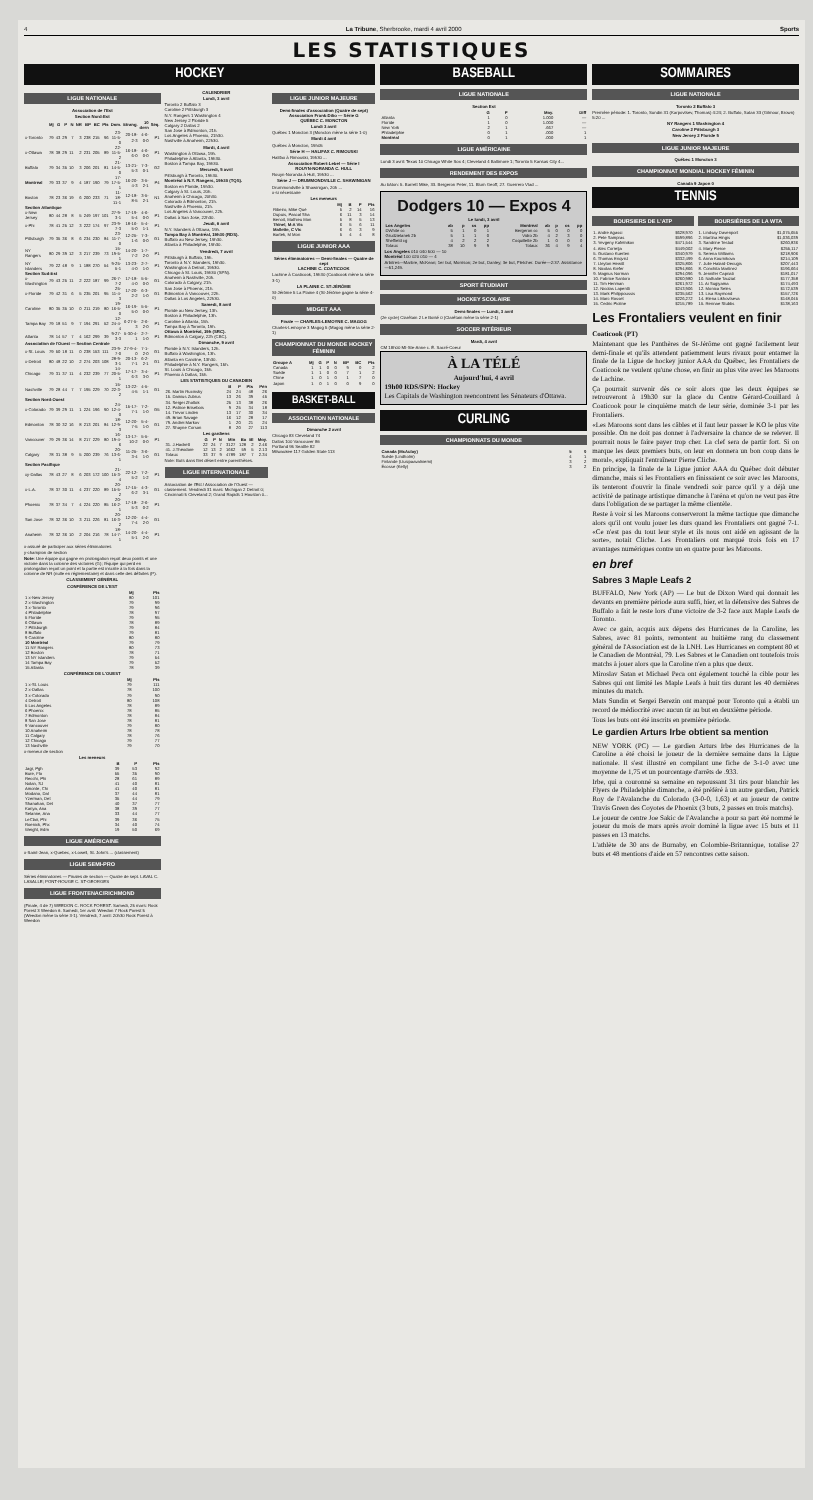4 La Tribune, Sherbrooke, mardi 4 avril 2000 Sports
LES STATISTIQUES
HOCKEY
LIGUE NATIONALE
Association de l'Est
Section Nord-Est
| | Mj | G | P | N | NR | BP | BC | Pts | Dom. | Etrang. | 10 dern | Séq. |
| --- | --- | --- | --- | --- | --- | --- | --- | --- | --- | --- | --- | --- |
| x-Toronto | 79 | 43 | 29 | 7 | 3 | 238 | 215 | 96 | 23-11-5-0 | 20-18-2-3 | 4-6-0-0 | P1 |
| x-Ottawa | 78 | 38 | 29 | 11 | 2 | 231 | 205 | 89 | 22-11-5-2 | 16-18-6-0 | 4-6-0-0 | P1 |
| Buffalo | 79 | 34 | 35 | 10 | 3 | 206 | 201 | 81 | 21-14-5-0 | 13-21-5-3 | 7-3-0-1 | G2 |
| Montréal | 79 | 33 | 37 | 9 | 4 | 187 | 190 | 79 | 17-17-5-1 | 16-20-4-3 | 3-5-2-1 | P4 |
| Boston | 78 | 23 | 36 | 19 | 6 | 200 | 233 | 71 | 11-18-11-1 | 12-18-8-5 | 3-5-2-1 | N1 |
| Section Atlantique | | | | | | | | | | | | |
| x-New Jersey | 80 | 44 | 28 | 8 | 5 | 249 | 197 | 101 | 27-9-3-1 | 17-19-5-4 | 4-6-0-0 | P1 |
| x-Phi | 78 | 41 | 25 | 12 | 3 | 222 | 174 | 97 | 23-9-7-3 | 18-16-5-0 | 5-4-1-1 | P1 |
| Pittsburgh | 79 | 35 | 36 | 8 | 6 | 234 | 230 | 84 | 23-11-7-0 | 12-25-1-6 | 7-3-0-0 | G1 |
| NY Rangers | 80 | 29 | 39 | 12 | 3 | 217 | 239 | 73 | 15-19-5-1 | 14-20-7-2 | 1-7-2-0 | P1 |
| NY Islanders | 79 | 22 | 48 | 9 | 1 | 188 | 270 | 54 | 9-25-5-1 | 13-23-4-0 | 2-7-1-0 | P1 |
| Section Sud-Est | | | | | | | | | | | | |
| x-Washington | 79 | 43 | 25 | 11 | 2 | 222 | 187 | 99 | 26-7-7-2 | 17-18-4-0 | 5-5-0-0 | G1 |
| x-Floride | 79 | 42 | 31 | 6 | 5 | 235 | 201 | 95 | 25-11-4-3 | 17-20-2-2 | 6-3-1-0 | G1 |
| Caroline | 80 | 35 | 35 | 10 | 0 | 211 | 219 | 80 | 19-16-5-0 | 16-19-5-0 | 5-5-0-0 | P1 |
| Tampa Bay | 79 | 18 | 51 | 9 | 7 | 194 | 291 | 52 | 12-24-4-4 | 6-27-5-3 | 2-6-2-0 | P1 |
| Atlanta | 78 | 14 | 57 | 7 | 4 | 162 | 299 | 39 | 9-27-3-3 | 5-30-4-1 | 2-7-1-0 | P1 |
| Association de l'Ouest — Section Centrale | | | | | | | | | | | | |
| x-St. Louis | 79 | 50 | 18 | 11 | 0 | 238 | 153 | 111 | 23-9-7-0 | 27-9-4-0 | 7-1-2-0 | G1 |
| x-Detroit | 80 | 48 | 22 | 10 | 2 | 274 | 203 | 108 | 28-9-3-1 | 20-13-7-1 | 6-2-2-1 | G1 |
| Chicago | 79 | 31 | 37 | 11 | 4 | 232 | 239 | 77 | 14-20-5-1 | 17-17-6-3 | 3-4-3-0 | P1 |
| Nashville | 79 | 28 | 44 | 7 | 7 | 195 | 229 | 70 | 15-22-3-2 | 13-22-4-5 | 4-5-1-1 | G1 |
| Section Nord-Ouest | | | | | | | | | | | | |
| x-Colorado | 79 | 39 | 29 | 11 | 1 | 224 | 196 | 90 | 24-12-4-0 | 15-17-7-1 | 7-2-1-0 | G5 |
| Edmonton | 78 | 30 | 32 | 16 | 8 | 213 | 201 | 84 | 18-12-9-3 | 12-20-7-5 | 5-4-1-0 | G1 |
| Vancouver | 79 | 29 | 36 | 14 | 8 | 217 | 229 | 80 | 16-19-4-6 | 13-17-10-2 | 5-5-0-0 | P1 |
| Calgary | 78 | 31 | 38 | 9 | 5 | 200 | 239 | 76 | 20-13-6-1 | 11-25-3-4 | 3-6-1-0 | G1 |
| Section Pacifique | | | | | | | | | | | | |
| xy-Dallas | 78 | 43 | 27 | 8 | 6 | 203 | 172 | 100 | 21-15-3-4 | 22-12-5-2 | 7-2-1-2 | P1 |
| x-L.A. | 78 | 37 | 30 | 11 | 4 | 237 | 220 | 89 | 20-15-5-2 | 17-15-6-2 | 4-3-3-1 | G1 |
| Phoenix | 78 | 37 | 34 | 7 | 4 | 224 | 220 | 85 | 20-16-2-1 | 17-18-5-3 | 2-6-0-2 | P1 |
| San Jose | 78 | 32 | 36 | 10 | 3 | 211 | 226 | 81 | 20-16-3-2 | 12-20-7-4 | 4-4-2-0 | G1 |
| Anaheim | 78 | 32 | 36 | 10 | 2 | 204 | 216 | 78 | 18-14-7-1 | 14-20-5-1 | 4-4-2-0 | P1 |
x-assuré de participer aux séries éliminatoires
y-champion de section
Note: Une équipe qui gagne en prolongation reçoit deux points et une victoire dans la colonne des victoires (G); l'équipe qui perd en prolongation reçoit un point et la partie est inscrite à la fois dans la colonne de NR (nulle en réglementaire) et dans celle des défaites (P).
CLASSEMENT GÉNÉRAL
CONFÉRENCE DE L'EST
| | Mj | Pts |
| --- | --- | --- |
| 1 x-New Jersey | 80 | 101 |
| 2 x-Washington | 79 | 99 |
| 3 x-Toronto | 79 | 96 |
| 4 Philadelphie | 78 | 97 |
| 5 Floride | 79 | 95 |
| 6 Ottawa | 78 | 89 |
| 7 Pittsburgh | 79 | 84 |
| 8 Buffalo | 79 | 81 |
| 9 Caroline | 80 | 80 |
| 10 Montréal | 79 | 79 |
| 11 NY Rangers | 80 | 73 |
| 12 Boston | 78 | 71 |
| 13 NY Islanders | 79 | 54 |
| 14 Tampa Bay | 79 | 52 |
| 15 Atlanta | 78 | 39 |
CONFÉRENCE DE L'OUEST
| | Mj | Pts |
| --- | --- | --- |
| 1 x-St. Louis | 79 | 111 |
| 2 x-Dallas | 78 | 100 |
| 3 x-Colorado | 79 | 90 |
| 4 Detroit | 80 | 108 |
| 5 Los Angeles | 78 | 89 |
| 6 Phoenix | 78 | 85 |
| 7 Edmonton | 78 | 84 |
| 8 San Jose | 78 | 81 |
| 9 Vancouver | 79 | 80 |
| 10 Anaheim | 78 | 78 |
| 11 Calgary | 78 | 76 |
| 12 Chicago | 79 | 77 |
| 13 Nashville | 79 | 70 |
x-meneur de section
Les meneurs
| | B | P | Pts |
| --- | --- | --- | --- |
| Jagr, Pgh | 39 | 53 | 92 |
| Bure, Flo | 55 | 35 | 90 |
| Recchi, Phi | 28 | 61 | 89 |
| Nolan, SJ | 41 | 40 | 81 |
| Amonte, Chi | 41 | 40 | 81 |
| Modano, Dal | 37 | 44 | 81 |
| Yzerman, Det | 35 | 44 | 79 |
| Shanahan, Det | 40 | 37 | 77 |
| Kariya, Ana | 38 | 39 | 77 |
| Selanne, Ana | 33 | 44 | 77 |
| LeClair, Phi | 39 | 36 | 75 |
| Roenick, Phx | 34 | 40 | 74 |
| Weight, Edm | 19 | 50 | 69 |
LIGUE AMÉRICAINE
x-Saint-Jean, x-Quebec, x-Lowell, St. John's ... (classement)
LIGUE SEMI-PRO
Séries éliminatoires — Finales de section — Quatre de sept. LAVAL C. LASALLE; PONT-ROUGE C. ST-GEORGES
LIGUE FRONTENAC/RICHMOND
(Finale, 4 de 7) WEEDON C. ROCK FOREST. Samedi, 25 mars: Rock Forest 3 Weedon 6. Samedi, 1er avril: Weedon 7 Rock Forest 5 (Weedon mène la série 3-1). Vendredi, 7 avril: 20h30 Rock Forest à Weedon
CALENDRIER
Lundi, 3 avril
Toronto 2 Buffalo 3
Caroline 2 Pittsburgh 3
N.Y. Rangers 1 Washington 4
New Jersey 2 Floride 5
Calgary 2 Dallas 2
San Jose à Edmonton, 21h.
Los Angeles à Phoenix, 21h30.
Nashville à Anaheim, 22h30.
Mardi, 4 avril
Washington à Ottawa, 19h.
Philadelphie à Atlanta, 19h30.
Boston à Tampa Bay, 19h30.
Mercredi, 5 avril
Pittsburgh à Toronto, 19h30.
Montréal à N.Y. Rangers, 19h30 (TQS).
Boston en Floride, 19h30.
Calgary à St. Louis, 20h.
Anaheim à Chicago, 20h30.
Colorado à Edmonton, 21h.
Nashville à Phoenix, 21h.
Los Angeles à Vancouver, 22h.
Dallas à San Jose, 22h30.
Jeudi, 6 avril
N.Y. Islanders à Ottawa, 19h.
Tampa Bay à Montréal, 19h30 (RDS).
Buffalo au New Jersey, 19h30.
Atlanta à Philadelphie, 19h30.
Vendredi, 7 avril
Pittsburgh à Buffalo, 19h.
Toronto à N.Y. Islanders, 19h30.
Washington à Detroit, 19h30.
Chicago à St. Louis, 19h30 (SPN).
Anaheim à Nashville, 20h.
Colorado à Calgary, 21h.
San Jose à Phoenix, 21h.
Edmonton à Vancouver, 22h.
Dallas à Los Angeles, 22h30.
Samedi, 8 avril
Floride au New Jersey, 13h.
Boston à Philadelphie, 13h.
Caroline à Atlanta, 15h.
Tampa Bay à Toronto, 19h.
Ottawa à Montréal, 19h (SRC).
Edmonton à Calgary, 22h (CBC).
Dimanche, 9 avril
Floride à N.Y. Islanders, 12h.
Buffalo à Washington, 13h.
Atlanta en Caroline, 13h30.
Philadelphie à N.Y. Rangers, 15h.
St. Louis à Chicago, 15h.
Phoenix à Dallas, 15h.
LES STATISTIQUES DU CANADIEN
| | B | P | Pts | Pén |
| --- | --- | --- | --- | --- |
| 26. Martin Rucinsky | 24 | 24 | 48 | 26 |
| 15. Dainius Zubrus | 13 | 26 | 39 | 45 |
| 34. Sergei Zholtok | 25 | 13 | 38 | 26 |
| 12. Patrice Brisebois | 9 | 25 | 34 | 18 |
| 14. Trevor Linden | 13 | 17 | 30 | 34 |
| 49. Brian Savage | 16 | 12 | 28 | 17 |
| 79. Andrei Markov | 1 | 20 | 21 | 24 |
| 27. Shayne Corson | 8 | 20 | 27 | 113 |
Les gardiens
| | G | P | N | Min | Ba | Bl | Moy. |
| --- | --- | --- | --- | --- | --- | --- | --- |
| 31. J.Hackett | 22 | 24 | 7 | 3127 | 128 | 2 | 2.46 |
| 41. J.Théodore | 12 | 13 | 2 | 1662 | 59 | 5 | 2.13 |
| Totaux | 33 | 37 | 9 | 4789 | 187 | 7 | 2.34 |
Note: Buts dans filet désert entre parenthèses.
LIGUE INTERNATIONALE
Association de l'Est / Association de l'Ouest — classement. Vendredi 31 mars: Michigan 2 Detroit 0; Cincinnati 5 Cleveland 2; Grand Rapids 1 Houston 0...
LIGUE JUNIOR MAJEURE
Demi-finales d'association (Quatre de sept)
Association Frank-Dilio — Série G
QUÉBEC C. MONCTON
Lundi 3 avril
Québec 1 Moncton 3 (Moncton mène la série 1-0)
Mardi 4 avril
Québec à Moncton, 19h05
Série H — HALIFAX C. RIMOUSKI
Halifax à Rimouski, 19h30 ...
Association Robert-Lebel — Série I
ROUYN-NORANDA C. HULL
Rouyn-Noranda à Hull, 19h30 ...
Série J — DRUMMONDVILLE C. SHAWINIGAN
Drummondville à Shawinigan, 20h ...
x-si nécessaire
Les meneurs
| | Mj | B | P | Pts |
| --- | --- | --- | --- | --- |
| Ribeiro, Mike Qué | 5 | 2 | 14 | 16 |
| Dupuis, Pascal Sha | 6 | 11 | 3 | 14 |
| Benoit, Mathieu Mon | 5 | 8 | 5 | 13 |
| Thinel, M-A Vic | 6 | 5 | 6 | 11 |
| Mallette, C Vic | 6 | 6 | 3 | 9 |
| Bartek, M Mon | 5 | 4 | 4 | 8 |
LIGUE JUNIOR AAA
Séries éliminatoires — Demi-finales — Quatre de sept
LACHINE C. COATICOOK
Lachine à Coaticook, 19h30 (Coaticook mène la série 3-1)
LA PLAINE C. ST-JÉRÔME
St-Jérôme 5 La Plaine 4 (St-Jérôme gagne la série 4-0)
MIDGET AAA
Finale — CHARLES-LEMOYNE C. MAGOG
Charles-Lemoyne 3 Magog 5 (Magog mène la série 2-1)
CHAMPIONNAT DU MONDE HOCKEY FÉMININ
| Groupe A | Mj | G | P | N | BP | BC | Pts |
| --- | --- | --- | --- | --- | --- | --- | --- |
| Canada | 1 | 1 | 0 | 0 | 9 | 0 | 2 |
| Suède | 1 | 1 | 0 | 0 | 7 | 1 | 2 |
| Chine | 1 | 0 | 1 | 0 | 1 | 7 | 0 |
| Japon | 1 | 0 | 1 | 0 | 0 | 9 | 0 |
BASKET-BALL
ASSOCIATION NATIONALE
Dimanche 2 avril
Chicago 83 Cleveland 74
Dallas 100 Vancouver 86
Portland 95 Seattle 82
Milwaukee 117 Golden State 113
BASEBALL
LIGUE NATIONALE
Section Est
| | G | P | Moy. | Diff |
| --- | --- | --- | --- | --- |
| Atlanta | 1 | 0 | 1.000 | — |
| Floride | 1 | 0 | 1.000 | — |
| New York | 2 | 1 | .667 | — |
| Philadelphie | 0 | 1 | .000 | 1 |
| Montréal | 0 | 1 | .000 | 1 |
LIGUE AMÉRICAINE
Lundi 3 avril: Texas 10 Chicago White Sox 4; Cleveland 4 Baltimore 1; Toronto 5 Kansas City 4...
RENDEMENT DES EXPOS
Au bâton: 5. Barrett Mike, 33. Bergeron Peter, 11. Blum Geoff, 27. Guerrero Vlad ...
Dodgers 10 — Expos 4
Le lundi, 3 avril
| Los Angeles | ab | p | cs | pp | Montréal | ab | p | cs | pp |
| --- | --- | --- | --- | --- | --- | --- | --- | --- | --- |
| DWhite cc | 5 | 1 | 0 | 1 | Bergeron cc | 5 | 0 | 0 | 0 |
| Grudzielanek 2b | 5 | 1 | 1 | 0 | Vidro 2b | 4 | 2 | 3 | 0 |
| Sheffield cg | 4 | 2 | 2 | 2 | Coquillette 2b | 1 | 0 | 0 | 0 |
| Totaux | 38 | 10 | 9 | 9 | Totaux | 36 | 4 | 9 | 4 |
Los Angeles 010 040 500 — 10
Montréal 100 020 010 — 4
Arbitres—Marbre, McKean; 1er but, Morrison; 2e but, Danley; 3e but, Fletcher. Durée—2:37. Assistance—51,249.
SPORT ÉTUDIANT
HOCKEY SCOLAIRE
Demi-finales — Lundi, 3 avril
(2e cycle) Clarétain 2 Le Boisé 0 (Clarétain mène la série 2-1)
SOCCER INTÉRIEUR
Mardi, 4 avril
CM 18h00 Mt-Ste-Anne c. É. Sacré-Coeur
À LA TÉLÉ
Aujourd'hui, 4 avril
19h00 RDS/SPN: Hockey
Les Capitals de Washington reencontrent les Sénateurs d'Ottawa.
CURLING
CHAMPIONNATS DU MONDE
| Canada (McAulay) | 5 | 0 |
| --- | --- | --- |
| Suède (Lindholm) | 4 | 1 |
| Finlande (Uusipaavalniemi) | 3 | 2 |
| Écosse (Kelly) | 3 | 2 |
SOMMAIRES
LIGUE NATIONALE
Toronto 2 Buffalo 3
Première période: 1. Toronto, Sundin 31 (Karpovtsev, Thomas) 4:24; 2. Buffalo, Satan 33 (Gilmour, Brown) 5:20 ...
NY Rangers 1 Washington 4
Caroline 2 Pittsburgh 3
New Jersey 2 Floride 5
LIGUE JUNIOR MAJEURE
Québec 1 Moncton 3
CHAMPIONNAT MONDIAL HOCKEY FÉMININ
Canada 9 Japon 0
TENNIS
BOURSIERS DE L'ATP
| 1. Andre Agassi | $628,970 |
| 2. Pete Sampras | $599,896 |
| 3. Yevgeny Kafelnikov | $471,544 |
| 4. Alex Corretja | $449,002 |
| 5. Gustavo Kuerten | $340,979 |
| 6. Thomas Enqvist | $332,499 |
| 7. Lleyton Hewitt | $325,806 |
| 8. Nicolas Kiefer | $294,866 |
| 9. Magnus Norman | $294,096 |
| 10. Fabrice Santoro | $260,980 |
| 11. Tim Henman | $261,972 |
| 12. Nicolas Lapentti | $243,906 |
| 13. Mark Philippoussis | $235,562 |
| 14. Marc Rosset | $226,272 |
| 15. Cedric Pioline | $215,789 |
BOURSIÈRES DE LA WTA
| 1. Lindsay Davenport | $1,075,655 |
| 2. Martina Hingis | $1,036,039 |
| 3. Sandrine Testud | $260,836 |
| 4. Mary Pierce | $255,117 |
| 5. Serena Williams | $218,906 |
| 6. Anna Kournikova | $214,109 |
| 7. Julie Halard-Decugis | $207,443 |
| 8. Conchita Martinez | $196,664 |
| 9. Jennifer Capriati | $181,017 |
| 10. Nathalie Tauziat | $177,358 |
| 11. Ai Sugiyama | $174,493 |
| 12. Monica Seles | $172,539 |
| 13. Lisa Raymond | $157,726 |
| 14. Elena Likhovtseva | $148,045 |
| 15. Rennae Stubbs | $138,163 |
Les Frontaliers veulent en finir
Coaticook (PT)
Maintenant que les Panthères de St-Jérôme ont gagné facilement leur demi-finale et qu'ils attendent patiemment leurs rivaux pour entamer la finale de la Ligue de hockey junior AAA du Québec, les Frontaliers de Coaticook ne veulent qu'une chose, en finir au plus vite avec les Maroons de Lachine.
Ça pourrait survenir dès ce soir alors que les deux équipes se retrouveront à 19h30 sur la glace du Centre Gérard-Couillard à Coaticook pour le cinquième match de leur série, dominée 3-1 par les Frontaliers.
«Les Maroons sont dans les câbles et il faut leur passer le KO le plus vite possible. On ne doit pas donner à l'adversaire la chance de se relever. Il pourrait nous le faire payer trop cher. La clef sera de partir fort. Si on marque les deux premiers buts, on leur en donnera un bon coup dans le moral», expliquait l'entraîneur Pierre Cliche.
En principe, la finale de la Ligue junior AAA du Québec doit débuter dimanche, mais si les Frontaliers en finissaient ce soir avec les Maroons, ils tenteront d'ouvrir la finale vendredi soir parce qu'il y a déjà une activité de patinage artistique dimanche à l'aréna et qu'on ne veut pas être dans l'obligation de se partager la même clientèle.
Reste à voir si les Maroons conserveront la même tactique que dimanche alors qu'il ont voulu jouer les durs quand les Frontaliers ont gagné 7-1. «Ce n'est pas du tout leur style et ils nous ont aidé en agissant de la sorte», notait Cliche. Les Frontaliers ont marqué trois fois en 17 avantages numériques contre un en quatre pour les Maroons.
en bref
Sabres 3 Maple Leafs 2
BUFFALO, New York (AP) — Le but de Dixon Ward qui donnait les devants en première période aura suffi, hier, et la défensive des Sabres de Buffalo a fait le reste lors d'une victoire de 3-2 face aux Maple Leafs de Toronto.
Avec ce gain, acquis aux dépens des Hurricanes de la Caroline, les Sabres, avec 81 points, remontent au huitième rang du classement général de l'Association est de la LNH. Les Hurricanes en comptent 80 et le Canadien de Montréal, 79. Les Sabres et le Canadien ont toutefois trois matchs à jouer alors que la Caroline n'en a plus que deux.
Miroslav Satan et Michael Peca ont également touché la cible pour les Sabres qui ont limité les Maple Leafs à huit tirs durant les 40 dernières minutes du match.
Mats Sundin et Sergei Berezin ont marqué pour Toronto qui a établi un record de médiocrité avec aucun tir au but en deuxième période.
Tous les buts ont été inscrits en première période.
Le gardien Arturs Irbe obtient sa mention
NEW YORK (PC) — Le gardien Arturs Irbe des Hurricanes de la Caroline a été choisi le joueur de la dernière semaine dans la Ligue nationale. Il s'est illustré en compilant une fiche de 3-1-0 avec une moyenne de 1,75 et un pourcentage d'arrêts de .933.
Irbe, qui a couronné sa semaine en repoussant 31 tirs pour blanchir les Flyers de Philadelphie dimanche, a été préféré à un autre gardien, Patrick Roy de l'Avalanche du Colorado (3-0-0, 1,63) et au joueur de centre Travis Green des Coyotes de Phoenix (3 buts, 2 passes en trois matchs).
Le joueur de centre Joe Sakic de l'Avalanche a pour sa part été nommé le joueur du mois de mars après avoir dominé la ligue avec 15 buts et 11 passes en 13 matchs.
L'athlète de 30 ans de Burnaby, en Colombie-Britannique, totalise 27 buts et 48 mentions d'aide en 57 rencontres cette saison.